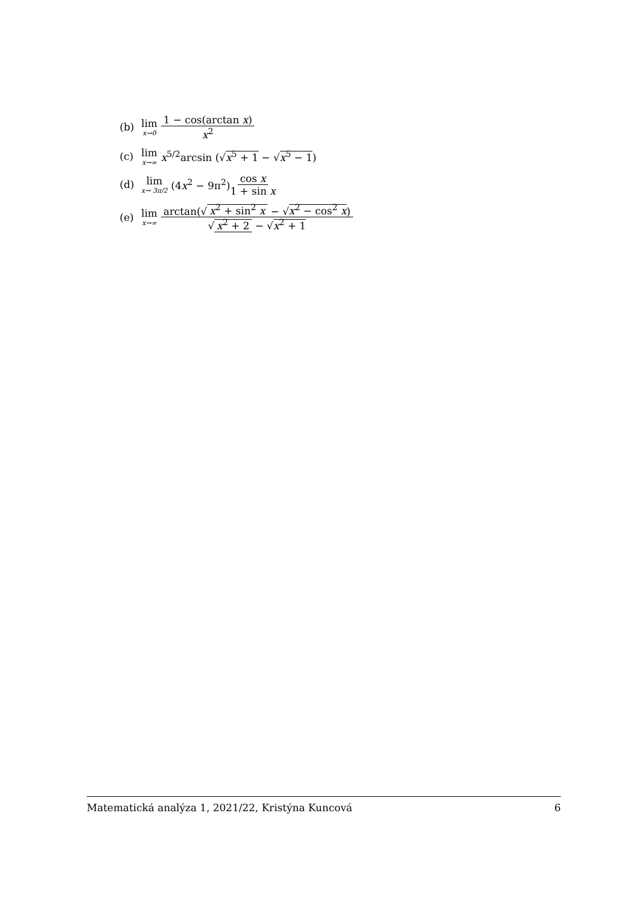(b) lim x→0 1 − cos(arctan x) x<sup>2</sup>
(c) lim x→∞ x<sup>5/2</sup>arcsin (√x<sup>5</sup> + 1 − √x<sup>5</sup> − 1)
(d) lim x→ 3π/2 (4x<sup>2</sup> − 9π<sup>2</sup>) cos x 1 + sin x
(e) lim x→∞ arctan(√ x<sup>2</sup> + sin<sup>2</sup> x − √x<sup>2</sup> − cos<sup>2</sup> x) √ x<sup>2</sup> + 2 − √x<sup>2</sup> + 1
Matematická analýza 1, 2021/22, Kristýna Kuncová 6